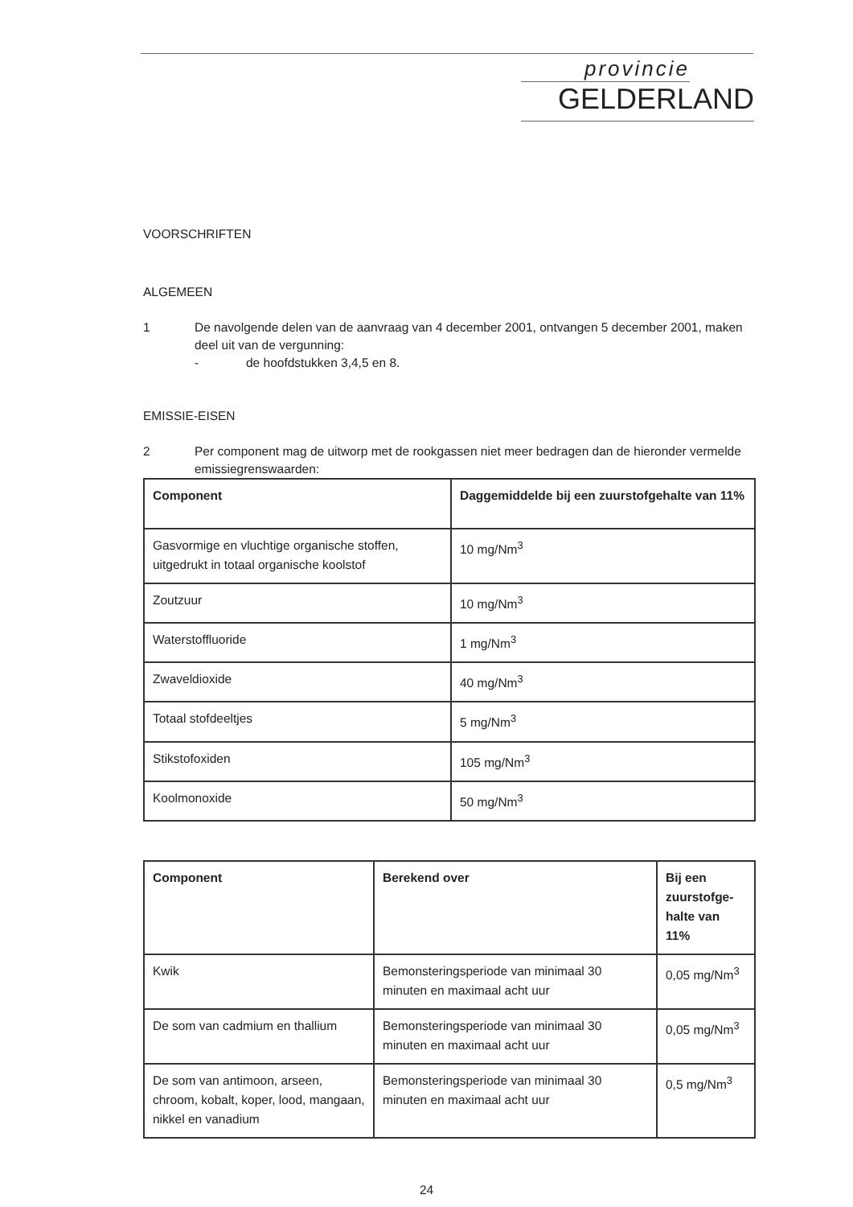provincie
GELDERLAND
VOORSCHRIFTEN
ALGEMEEN
1 De navolgende delen van de aanvraag van 4 december 2001, ontvangen 5 december 2001, maken deel uit van de vergunning:
- de hoofdstukken 3,4,5 en 8.
EMISSIE-EISEN
2 Per component mag de uitworp met de rookgassen niet meer bedragen dan de hieronder vermelde emissiegrenswaarden:
| Component | Daggemiddelde bij een zuurstofgehalte van 11% |
| --- | --- |
| Gasvormige en vluchtige organische stoffen, uitgedrukt in totaal organische koolstof | 10 mg/Nm<sup>3</sup> |
| Zoutzuur | 10 mg/Nm<sup>3</sup> |
| Waterstoffluoride | 1 mg/Nm<sup>3</sup> |
| Zwaveldioxide | 40 mg/Nm<sup>3</sup> |
| Totaal stofdeeltjes | 5 mg/Nm<sup>3</sup> |
| Stikstofoxiden | 105 mg/Nm<sup>3</sup> |
| Koolmonoxide | 50 mg/Nm<sup>3</sup> |
| Component | Berekend over | Bij een zuurstofge-halte van 11% |
| --- | --- | --- |
| Kwik | Bemonsteringsperiode van minimaal 30 minuten en maximaal acht uur | 0,05 mg/Nm<sup>3</sup> |
| De som van cadmium en thallium | Bemonsteringsperiode van minimaal 30 minuten en maximaal acht uur | 0,05 mg/Nm<sup>3</sup> |
| De som van antimoon, arseen, chroom, kobalt, koper, lood, mangaan, nikkel en vanadium | Bemonsteringsperiode van minimaal 30 minuten en maximaal acht uur | 0,5 mg/Nm<sup>3</sup> |
24